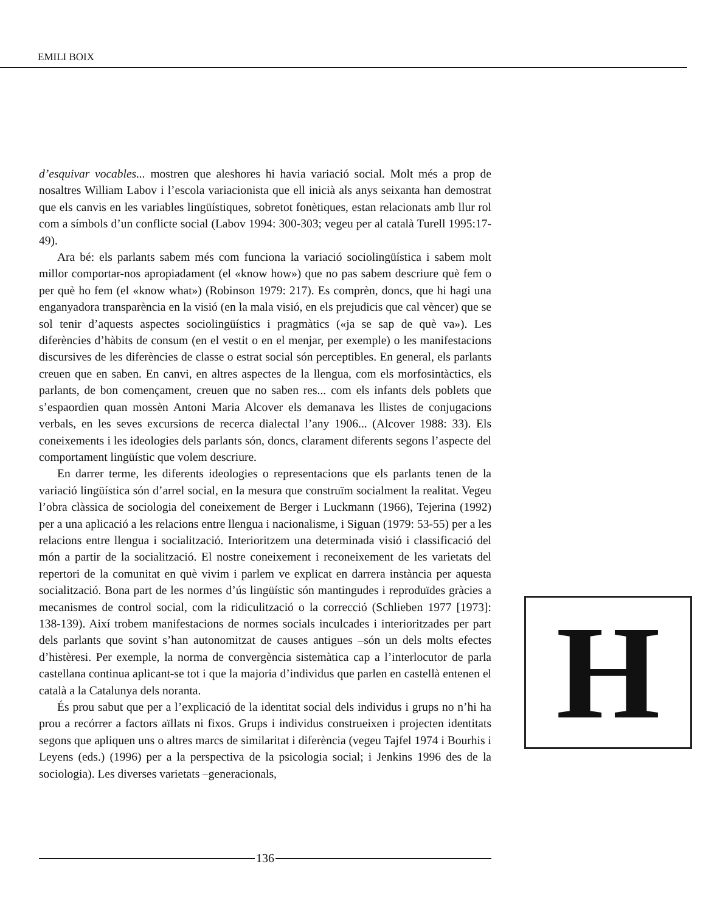EMILI BOIX
d’esquivar vocables... mostren que aleshores hi havia variació social. Molt més a prop de nosaltres William Labov i l’escola variacionista que ell inicià als anys seixanta han demostrat que els canvis en les variables lingüístiques, sobretot fonètiques, estan relacionats amb llur rol com a símbols d’un conflicte social (Labov 1994: 300-303; vegeu per al català Turell 1995:17-49).
Ara bé: els parlants sabem més com funciona la variació sociolingüística i sabem molt millor comportar-nos apropiadament (el «know how») que no pas sabem descriure què fem o per què ho fem (el «know what») (Robinson 1979: 217). Es comprèn, doncs, que hi hagi una enganyadora transparència en la visió (en la mala visió, en els prejudicis que cal vèncer) que se sol tenir d’aquests aspectes sociolingüístics i pragmàtics («ja se sap de què va»). Les diferències d’hàbits de consum (en el vestit o en el menjar, per exemple) o les manifestacions discursives de les diferències de classe o estrat social són perceptibles. En general, els parlants creuen que en saben. En canvi, en altres aspectes de la llengua, com els morfosintàctics, els parlants, de bon començament, creuen que no saben res... com els infants dels poblets que s’espaordien quan mossèn Antoni Maria Alcover els demanava les llistes de conjugacions verbals, en les seves excursions de recerca dialectal l’any 1906... (Alcover 1988: 33). Els coneixements i les ideologies dels parlants són, doncs, clarament diferents segons l’aspecte del comportament lingüístic que volem descriure.
En darrer terme, les diferents ideologies o representacions que els parlants tenen de la variació lingüística són d’arrel social, en la mesura que construïm socialment la realitat. Vegeu l’obra clàssica de sociologia del coneixement de Berger i Luckmann (1966), Tejerina (1992) per a una aplicació a les relacions entre llengua i nacionalisme, i Siguan (1979: 53-55) per a les relacions entre llengua i socialització. Interioritzem una determinada visió i classificació del món a partir de la socialització. El nostre coneixement i reconeixement de les varietats del repertori de la comunitat en què vivim i parlem ve explicat en darrera instància per aquesta socialització. Bona part de les normes d’ús lingüístic són mantingudes i reproduïdes gràcies a mecanismes de control social, com la ridiculització o la correcció (Schlieben 1977 [1973]: 138-139). Així trobem manifestacions de normes socials inculcades i interioritzades per part dels parlants que sovint s’han autonomitzat de causes antigues –són un dels molts efectes d’histèresi. Per exemple, la norma de convergència sistemàtica cap a l’interlocutor de parla castellana continua aplicant-se tot i que la majoria d’individus que parlen en castellà entenen el català a la Catalunya dels noranta.
És prou sabut que per a l’explicació de la identitat social dels individus i grups no n’hi ha prou a recórrer a factors aïllats ni fixos. Grups i individus construeixen i projecten identitats segons que apliquen uns o altres marcs de similaritat i diferència (vegeu Tajfel 1974 i Bourhis i Leyens (eds.) (1996) per a la perspectiva de la psicologia social; i Jenkins 1996 des de la sociologia). Les diverses varietats –generacionals,
H
136